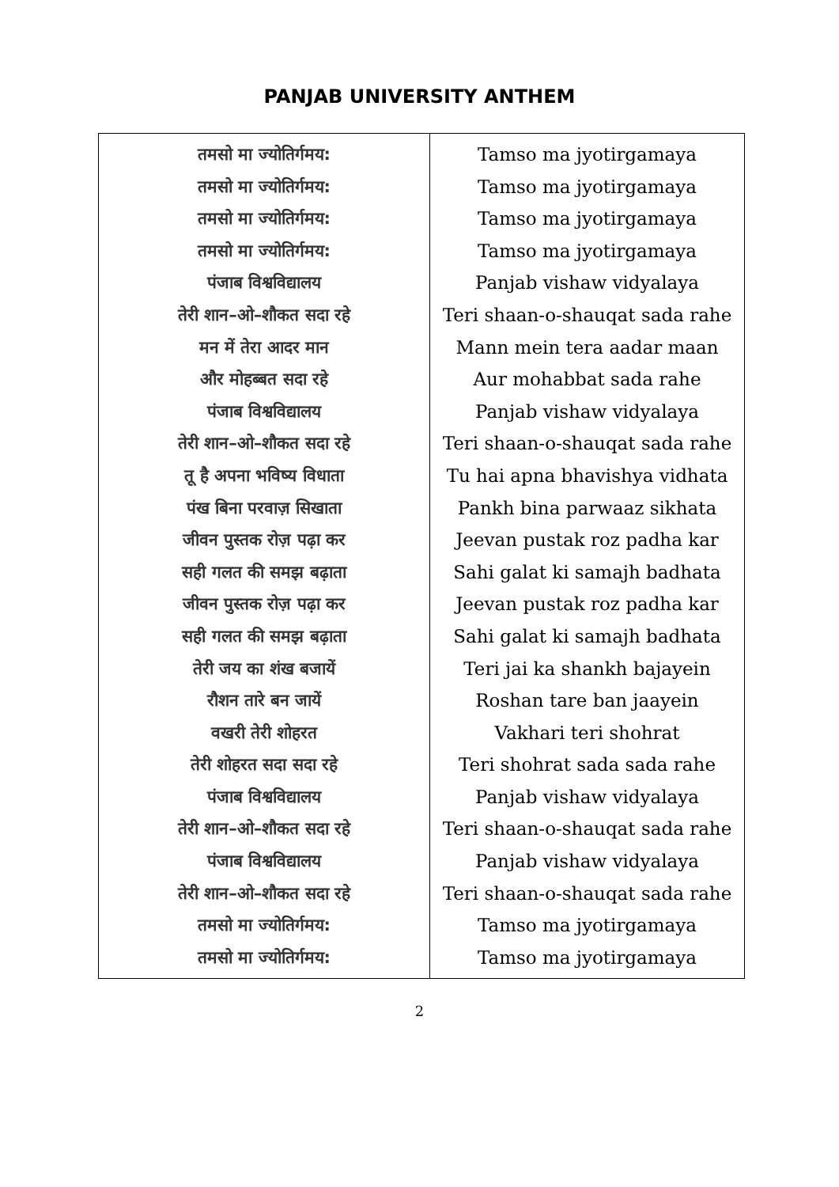PANJAB UNIVERSITY ANTHEM
| तमसो मा ज्योतिर्गमय: तमसो मा ज्योतिर्गमय: तमसो मा ज्योतिर्गमय: तमसो मा ज्योतिर्गमय: पंजाब विश्वविद्यालय तेरी शान–ओ–शौकत सदा रहे मन में तेरा आदर मान और मोहब्बत सदा रहे पंजाब विश्वविद्यालय तेरी शान–ओ–शौकत सदा रहे तू है अपना भविष्य विधाता पंख बिना परवाज़ सिखाता जीवन पुस्तक रोज़ पढ़ा कर सही गलत की समझ बढ़ाता जीवन पुस्तक रोज़ पढ़ा कर सही गलत की समझ बढ़ाता तेरी जय का शंख बजायें रौशन तारे बन जायें वखरी तेरी शोहरत तेरी शोहरत सदा सदा रहे पंजाब विश्वविद्यालय तेरी शान–ओ–शौकत सदा रहे पंजाब विश्वविद्यालय तेरी शान–ओ–शौकत सदा रहे तमसो मा ज्योतिर्गमय: तमसो मा ज्योतिर्गमय: | Tamso ma jyotirgamaya Tamso ma jyotirgamaya Tamso ma jyotirgamaya Tamso ma jyotirgamaya Panjab vishaw vidyalaya Teri shaan-o-shauqat sada rahe Mann mein tera aadar maan Aur mohabbat sada rahe Panjab vishaw vidyalaya Teri shaan-o-shauqat sada rahe Tu hai apna bhavishya vidhata Pankh bina parwaaz sikhata Jeevan pustak roz padha kar Sahi galat ki samajh badhata Jeevan pustak roz padha kar Sahi galat ki samajh badhata Teri jai ka shankh bajayein Roshan tare ban jaayein Vakhari teri shohrat Teri shohrat sada sada rahe Panjab vishaw vidyalaya Teri shaan-o-shauqat sada rahe Panjab vishaw vidyalaya Teri shaan-o-shauqat sada rahe Tamso ma jyotirgamaya Tamso ma jyotirgamaya |
2